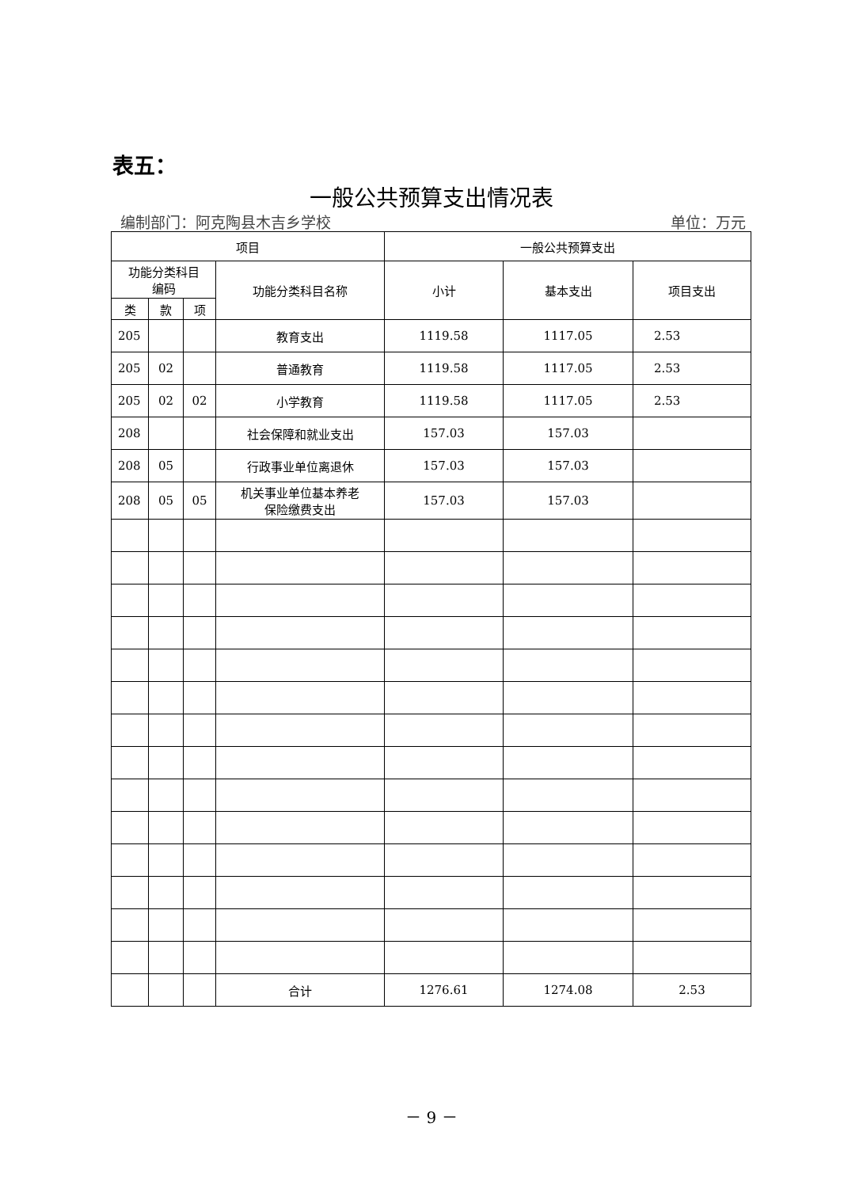表五：
一般公共预算支出情况表
编制部门：阿克陶县木吉乡学校 单位：万元
| 项目 | | | | 一般公共预算支出 | | |
| --- | --- | --- | --- | --- | --- | --- |
| 功能分类科目 编码 | | | 功能分类科目名称 | 小计 | 基本支出 | 项目支出 |
| 类 | 款 | 项 | | | | |
| 205 | | | 教育支出 | 1119.58 | 1117.05 | 2.53 |
| 205 | 02 | | 普通教育 | 1119.58 | 1117.05 | 2.53 |
| 205 | 02 | 02 | 小学教育 | 1119.58 | 1117.05 | 2.53 |
| 208 | | | 社会保障和就业支出 | 157.03 | 157.03 | |
| 208 | 05 | | 行政事业单位离退休 | 157.03 | 157.03 | |
| 208 | 05 | 05 | 机关事业单位基本养老 保险缴费支出 | 157.03 | 157.03 | |
| | | | 合计 | 1276.61 | 1274.08 | 2.53 |
－ 9 －